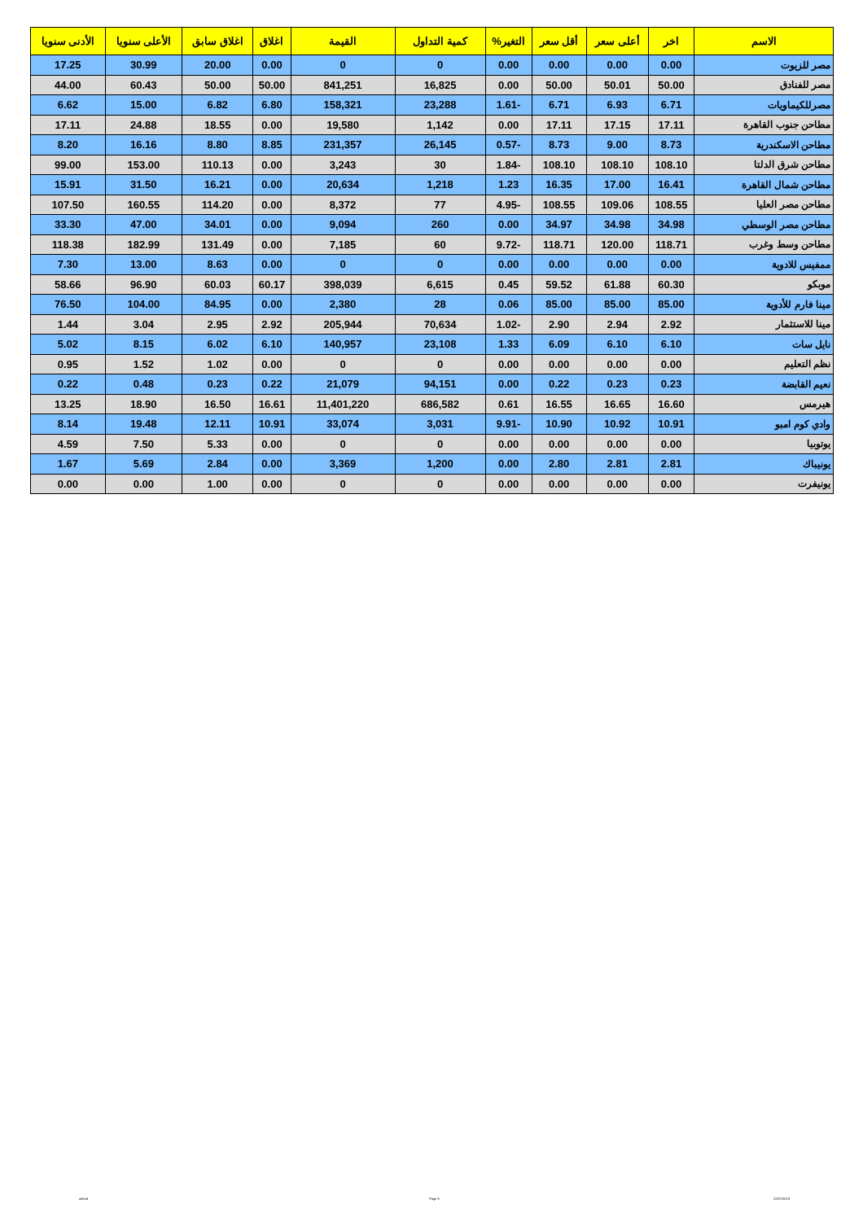| الاسم | اخر | أعلى سعر | أقل سعر | التغير% | كمية التداول | القيمة | اغلاق | اغلاق سابق | الأعلى سنويا | الأدنى سنويا |
| --- | --- | --- | --- | --- | --- | --- | --- | --- | --- | --- |
| مصر للزيوت | 0.00 | 0.00 | 0.00 | 0.00 | 0 | 0 | 0.00 | 20.00 | 30.99 | 17.25 |
| مصر للفنادق | 50.00 | 50.01 | 50.00 | 0.00 | 16,825 | 841,251 | 50.00 | 50.00 | 60.43 | 44.00 |
| مصرللكيماويات | 6.71 | 6.93 | 6.71 | -1.61 | 23,288 | 158,321 | 6.80 | 6.82 | 15.00 | 6.62 |
| مطاحن جنوب القاهرة | 17.11 | 17.15 | 17.11 | 0.00 | 1,142 | 19,580 | 0.00 | 18.55 | 24.88 | 17.11 |
| مطاحن الاسكندرية | 8.73 | 9.00 | 8.73 | -0.57 | 26,145 | 231,357 | 8.85 | 8.80 | 16.16 | 8.20 |
| مطاحن شرق الدلتا | 108.10 | 108.10 | 108.10 | -1.84 | 30 | 3,243 | 0.00 | 110.13 | 153.00 | 99.00 |
| مطاحن شمال القاهرة | 16.41 | 17.00 | 16.35 | 1.23 | 1,218 | 20,634 | 0.00 | 16.21 | 31.50 | 15.91 |
| مطاحن مصر العليا | 108.55 | 109.06 | 108.55 | -4.95 | 77 | 8,372 | 0.00 | 114.20 | 160.55 | 107.50 |
| مطاحن مصر الوسطي | 34.98 | 34.98 | 34.97 | 0.00 | 260 | 9,094 | 0.00 | 34.01 | 47.00 | 33.30 |
| مطاحن وسط وغرب | 118.71 | 120.00 | 118.71 | -9.72 | 60 | 7,185 | 0.00 | 131.49 | 182.99 | 118.38 |
| ممفيس للادوية | 0.00 | 0.00 | 0.00 | 0.00 | 0 | 0 | 0.00 | 8.63 | 13.00 | 7.30 |
| موبكو | 60.30 | 61.88 | 59.52 | 0.45 | 6,615 | 398,039 | 60.17 | 60.03 | 96.90 | 58.66 |
| مينا فارم للأدوية | 85.00 | 85.00 | 85.00 | 0.06 | 28 | 2,380 | 0.00 | 84.95 | 104.00 | 76.50 |
| مينا للاستثمار | 2.92 | 2.94 | 2.90 | -1.02 | 70,634 | 205,944 | 2.92 | 2.95 | 3.04 | 1.44 |
| نايل سات | 6.10 | 6.10 | 6.09 | 1.33 | 23,108 | 140,957 | 6.10 | 6.02 | 8.15 | 5.02 |
| نظم التعليم | 0.00 | 0.00 | 0.00 | 0.00 | 0 | 0 | 0.00 | 1.02 | 1.52 | 0.95 |
| نعيم القابضة | 0.23 | 0.23 | 0.22 | 0.00 | 94,151 | 21,079 | 0.22 | 0.23 | 0.48 | 0.22 |
| هيرمس | 16.60 | 16.65 | 16.55 | 0.61 | 686,582 | 11,401,220 | 16.61 | 16.50 | 18.90 | 13.25 |
| وادي كوم امبو | 10.91 | 10.92 | 10.90 | -9.91 | 3,031 | 33,074 | 10.91 | 12.11 | 19.48 | 8.14 |
| يوتوبيا | 0.00 | 0.00 | 0.00 | 0.00 | 0 | 0 | 0.00 | 5.33 | 7.50 | 4.59 |
| يونيباك | 2.81 | 2.81 | 2.80 | 0.00 | 1,200 | 3,369 | 0.00 | 2.84 | 5.69 | 1.67 |
| يونيفرت | 0.00 | 0.00 | 0.00 | 0.00 | 0 | 0 | 0.00 | 1.00 | 0.00 | 0.00 |
ashraf Page 5 22/07/2019